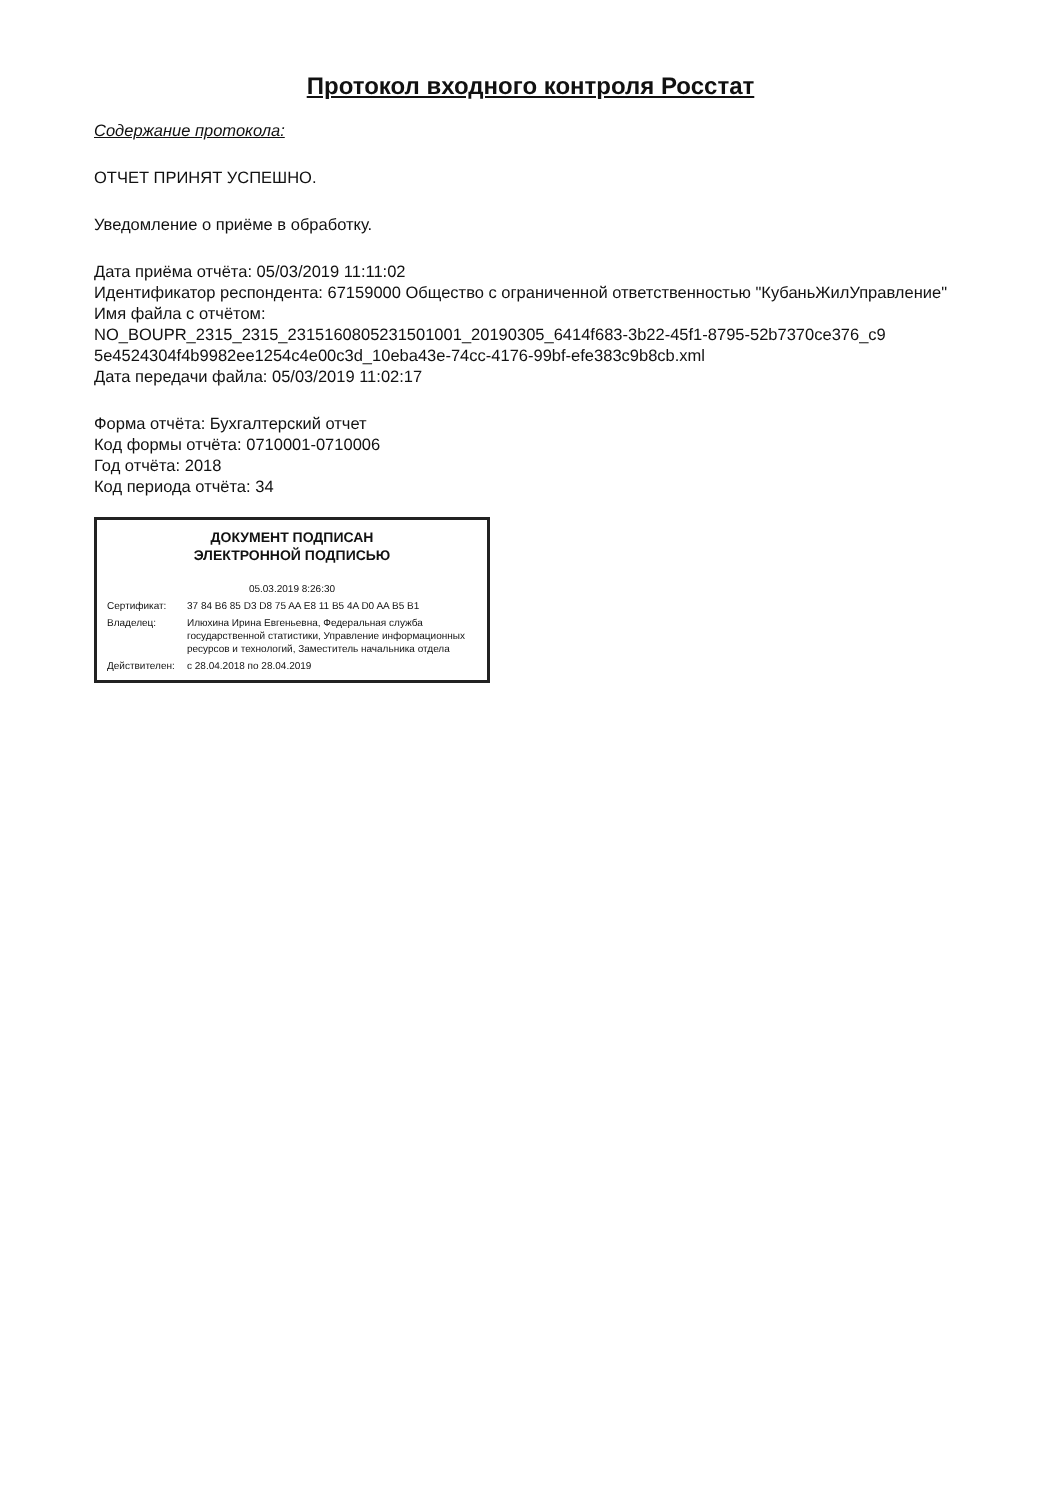Протокол входного контроля Росстат
Содержание протокола:
ОТЧЕТ ПРИНЯТ УСПЕШНО.
Уведомление о приёме в обработку.
Дата приёма отчёта: 05/03/2019 11:11:02
Идентификатор респондента: 67159000 Общество с ограниченной ответственностью "КубаньЖилУправление"
Имя файла с отчётом:
NO_BOUPR_2315_2315_2315160805231501001_20190305_6414f683-3b22-45f1-8795-52b7370ce376_c9 5e4524304f4b9982ee1254c4e00c3d_10eba43e-74cc-4176-99bf-efe383c9b8cb.xml
Дата передачи файла: 05/03/2019 11:02:17
Форма отчёта: Бухгалтерский отчет
Код формы отчёта: 0710001-0710006
Год отчёта: 2018
Код периода отчёта: 34
ДОКУМЕНТ ПОДПИСАН
ЭЛЕКТРОННОЙ ПОДПИСЬЮ
05.03.2019 8:26:30
Сертификат: 37 84 B6 85 D3 D8 75 AA E8 11 B5 4A D0 AA B5 B1
Владелец: Илюхина Ирина Евгеньевна, Федеральная служба государственной статистики, Управление информационных ресурсов и технологий, Заместитель начальника отдела
Действителен: с 28.04.2018 по 28.04.2019